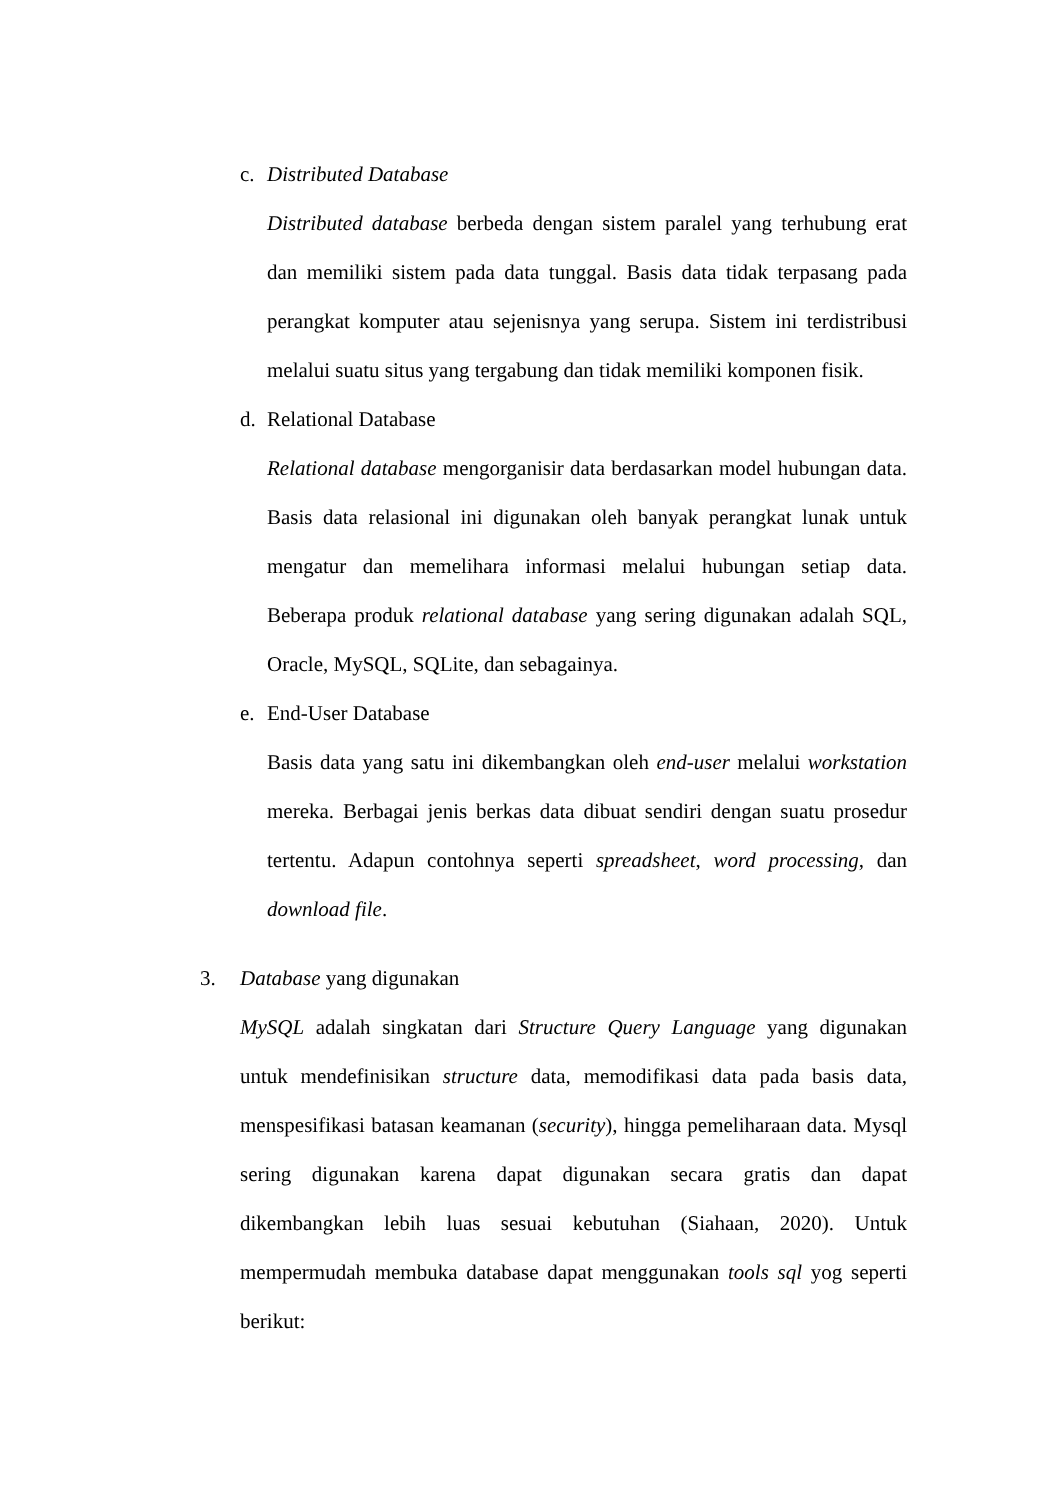c. Distributed Database
Distributed database berbeda dengan sistem paralel yang terhubung erat dan memiliki sistem pada data tunggal. Basis data tidak terpasang pada perangkat komputer atau sejenisnya yang serupa. Sistem ini terdistribusi melalui suatu situs yang tergabung dan tidak memiliki komponen fisik.
d. Relational Database
Relational database mengorganisir data berdasarkan model hubungan data. Basis data relasional ini digunakan oleh banyak perangkat lunak untuk mengatur dan memelihara informasi melalui hubungan setiap data. Beberapa produk relational database yang sering digunakan adalah SQL, Oracle, MySQL, SQLite, dan sebagainya.
e. End-User Database
Basis data yang satu ini dikembangkan oleh end-user melalui workstation mereka. Berbagai jenis berkas data dibuat sendiri dengan suatu prosedur tertentu. Adapun contohnya seperti spreadsheet, word processing, dan download file.
3. Database yang digunakan
MySQL adalah singkatan dari Structure Query Language yang digunakan untuk mendefinisikan structure data, memodifikasi data pada basis data, menspesifikasi batasan keamanan (security), hingga pemeliharaan data. Mysql sering digunakan karena dapat digunakan secara gratis dan dapat dikembangkan lebih luas sesuai kebutuhan (Siahaan, 2020). Untuk mempermudah membuka database dapat menggunakan tools sql yog seperti berikut: